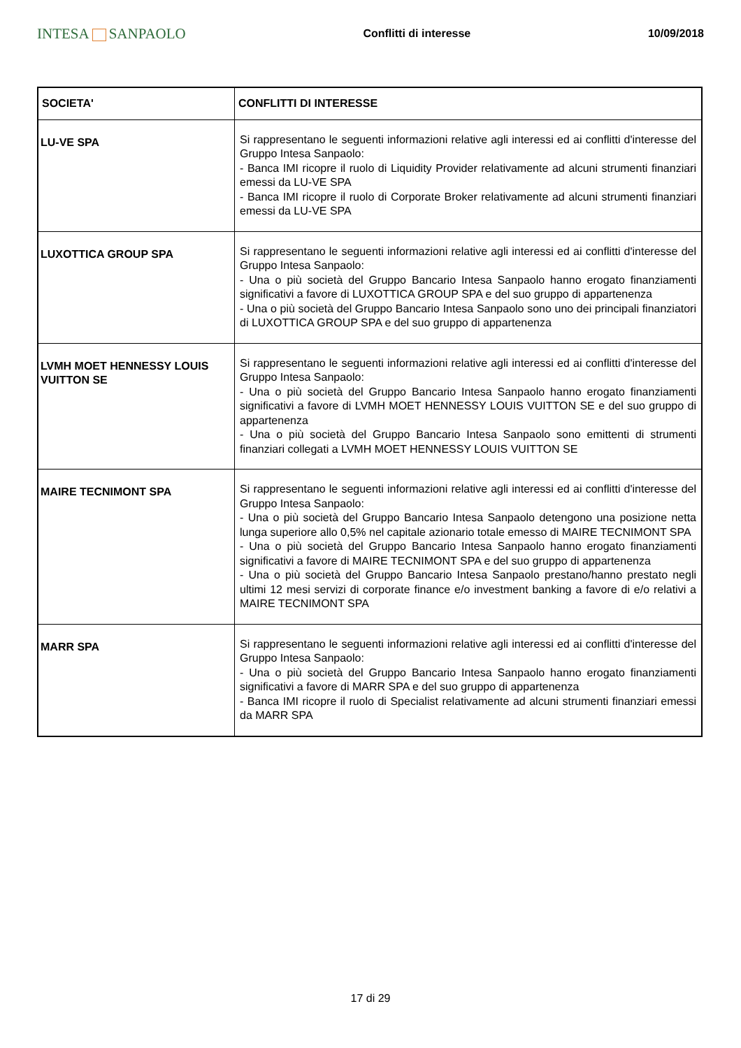INTESA SANPAOLO
Conflitti di interesse 10/09/2018
| SOCIETA' | CONFLITTI DI INTERESSE |
| --- | --- |
| LU-VE SPA | Si rappresentano le seguenti informazioni relative agli interessi ed ai conflitti d'interesse del Gruppo Intesa Sanpaolo: - Banca IMI ricopre il ruolo di Liquidity Provider relativamente ad alcuni strumenti finanziari emessi da LU-VE SPA - Banca IMI ricopre il ruolo di Corporate Broker relativamente ad alcuni strumenti finanziari emessi da LU-VE SPA |
| LUXOTTICA GROUP SPA | Si rappresentano le seguenti informazioni relative agli interessi ed ai conflitti d'interesse del Gruppo Intesa Sanpaolo: - Una o più società del Gruppo Bancario Intesa Sanpaolo hanno erogato finanziamenti significativi a favore di LUXOTTICA GROUP SPA e del suo gruppo di appartenenza - Una o più società del Gruppo Bancario Intesa Sanpaolo sono uno dei principali finanziatori di LUXOTTICA GROUP SPA e del suo gruppo di appartenenza |
| LVMH MOET HENNESSY LOUIS VUITTON SE | Si rappresentano le seguenti informazioni relative agli interessi ed ai conflitti d'interesse del Gruppo Intesa Sanpaolo: - Una o più società del Gruppo Bancario Intesa Sanpaolo hanno erogato finanziamenti significativi a favore di LVMH MOET HENNESSY LOUIS VUITTON SE e del suo gruppo di appartenenza - Una o più società del Gruppo Bancario Intesa Sanpaolo sono emittenti di strumenti finanziari collegati a LVMH MOET HENNESSY LOUIS VUITTON SE |
| MAIRE TECNIMONT SPA | Si rappresentano le seguenti informazioni relative agli interessi ed ai conflitti d'interesse del Gruppo Intesa Sanpaolo: - Una o più società del Gruppo Bancario Intesa Sanpaolo detengono una posizione netta lunga superiore allo 0,5% nel capitale azionario totale emesso di MAIRE TECNIMONT SPA - Una o più società del Gruppo Bancario Intesa Sanpaolo hanno erogato finanziamenti significativi a favore di MAIRE TECNIMONT SPA e del suo gruppo di appartenenza - Una o più società del Gruppo Bancario Intesa Sanpaolo prestano/hanno prestato negli ultimi 12 mesi servizi di corporate finance e/o investment banking a favore di e/o relativi a MAIRE TECNIMONT SPA |
| MARR SPA | Si rappresentano le seguenti informazioni relative agli interessi ed ai conflitti d'interesse del Gruppo Intesa Sanpaolo: - Una o più società del Gruppo Bancario Intesa Sanpaolo hanno erogato finanziamenti significativi a favore di MARR SPA e del suo gruppo di appartenenza - Banca IMI ricopre il ruolo di Specialist relativamente ad alcuni strumenti finanziari emessi da MARR SPA |
17 di 29